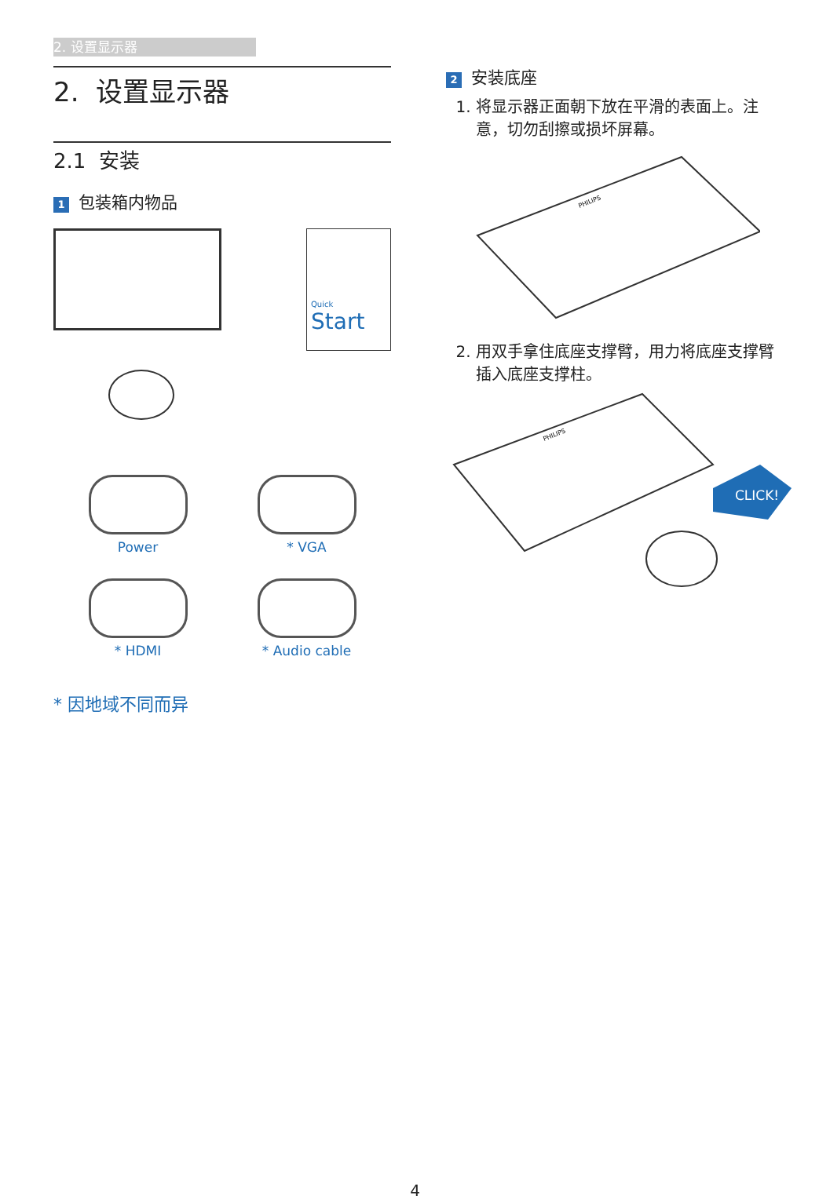2. 设置显示器
2. 设置显示器
2.1 安装
1 包装箱内物品
Quick
Start
Power
* VGA
* HDMI
* Audio cable
* 因地域不同而异
2 安装底座
1. 将显示器正面朝下放在平滑的表面上。注意，切勿刮擦或损坏屏幕。
PHILIPS
2. 用双手拿住底座支撑臂，用力将底座支撑臂插入底座支撑柱。
PHILIPS
CLICK!
4